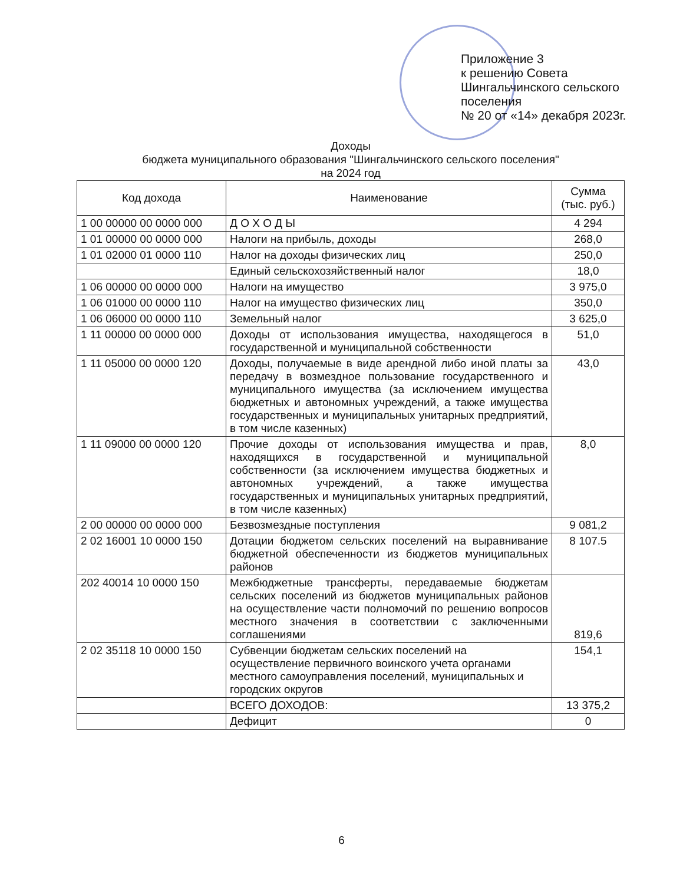Приложение 3
к решению Совета
Шингальчинского сельского
поселения
№ 20 от «14» декабря 2023г.
Доходы
бюджета муниципального образования "Шингальчинского сельского поселения"
на 2024 год
| Код дохода | Наименование | Сумма (тыс. руб.) |
| --- | --- | --- |
| 1 00 00000 00 0000 000 | Д О Х О Д Ы | 4 294 |
| 1 01 00000 00 0000 000 | Налоги на прибыль, доходы | 268,0 |
| 1 01 02000 01 0000 110 | Налог на доходы физических лиц | 250,0 |
| | Единый сельскохозяйственный налог | 18,0 |
| 1 06 00000 00 0000 000 | Налоги на имущество | 3 975,0 |
| 1 06 01000 00 0000 110 | Налог на имущество физических лиц | 350,0 |
| 1 06 06000 00 0000 110 | Земельный налог | 3 625,0 |
| 1 11 00000 00 0000 000 | Доходы от использования имущества, находящегося в государственной и муниципальной собственности | 51,0 |
| 1 11 05000 00 0000 120 | Доходы, получаемые в виде арендной либо иной платы за передачу в возмездное пользование государственного и муниципального имущества (за исключением имущества бюджетных и автономных учреждений, а также имущества государственных и муниципальных унитарных предприятий, в том числе казенных) | 43,0 |
| 1 11 09000 00 0000 120 | Прочие доходы от использования имущества и прав, находящихся в государственной и муниципальной собственности (за исключением имущества бюджетных и автономных учреждений, а также имущества государственных и муниципальных унитарных предприятий, в том числе казенных) | 8,0 |
| 2 00 00000 00 0000 000 | Безвозмездные поступления | 9 081,2 |
| 2 02 16001 10 0000 150 | Дотации бюджетом сельских поселений на выравнивание бюджетной обеспеченности из бюджетов муниципальных районов | 8 107.5 |
| 202 40014 10 0000 150 | Межбюджетные трансферты, передаваемые бюджетам сельских поселений из бюджетов муниципальных районов на осуществление части полномочий по решению вопросов местного значения в соответствии с заключенными соглашениями | 819,6 |
| 2 02 35118 10 0000 150 | Субвенции бюджетам сельских поселений на осуществление первичного воинского учета органами местного самоуправления поселений, муниципальных и городских округов | 154,1 |
| | ВСЕГО ДОХОДОВ: | 13 375,2 |
| | Дефицит | 0 |
6